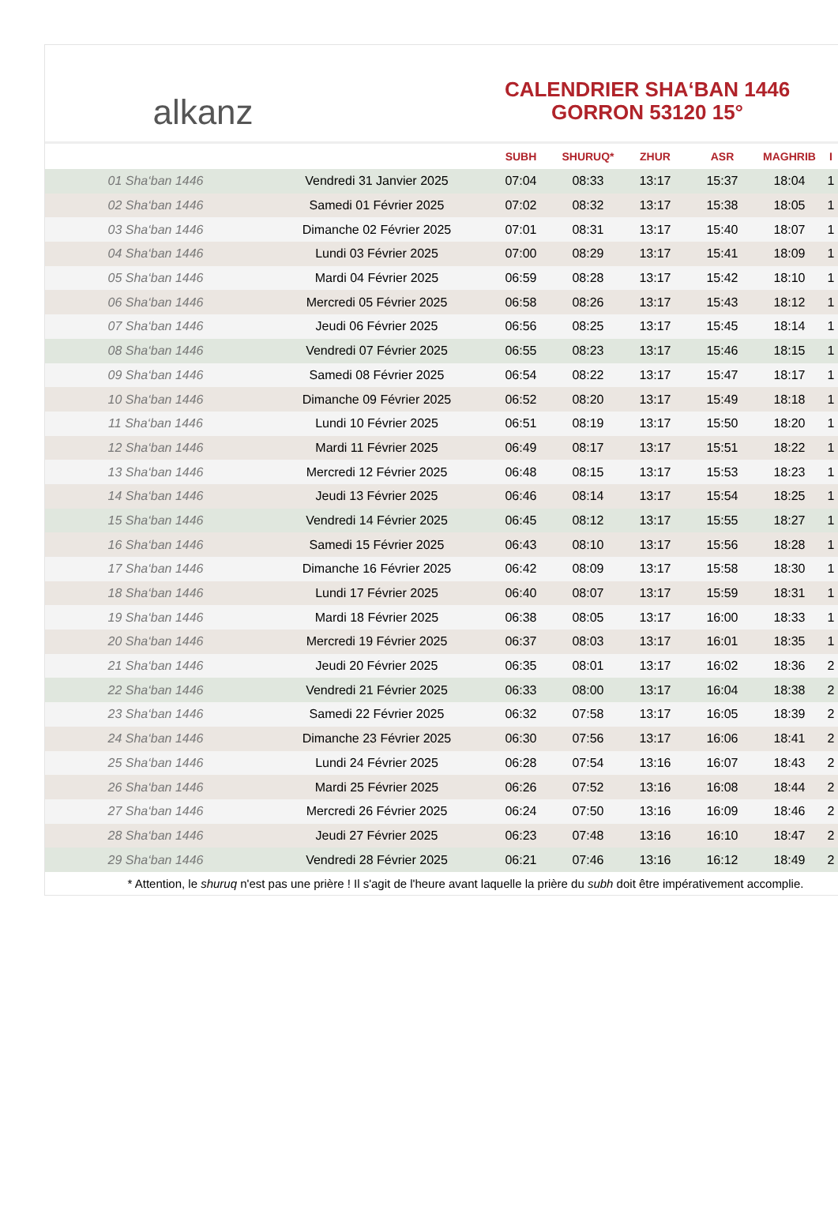alkanz
CALENDRIER SHA‘BAN 1446
GORRON 53120 15°
| | | SUBH | SHURUQ* | ZHUR | ASR | MAGHRIB | I |
| --- | --- | --- | --- | --- | --- | --- | --- |
| 01 Sha‘ban 1446 | Vendredi 31 Janvier 2025 | 07:04 | 08:33 | 13:17 | 15:37 | 18:04 | 1 |
| 02 Sha‘ban 1446 | Samedi 01 Février 2025 | 07:02 | 08:32 | 13:17 | 15:38 | 18:05 | 1 |
| 03 Sha‘ban 1446 | Dimanche 02 Février 2025 | 07:01 | 08:31 | 13:17 | 15:40 | 18:07 | 1 |
| 04 Sha‘ban 1446 | Lundi 03 Février 2025 | 07:00 | 08:29 | 13:17 | 15:41 | 18:09 | 1 |
| 05 Sha‘ban 1446 | Mardi 04 Février 2025 | 06:59 | 08:28 | 13:17 | 15:42 | 18:10 | 1 |
| 06 Sha‘ban 1446 | Mercredi 05 Février 2025 | 06:58 | 08:26 | 13:17 | 15:43 | 18:12 | 1 |
| 07 Sha‘ban 1446 | Jeudi 06 Février 2025 | 06:56 | 08:25 | 13:17 | 15:45 | 18:14 | 1 |
| 08 Sha‘ban 1446 | Vendredi 07 Février 2025 | 06:55 | 08:23 | 13:17 | 15:46 | 18:15 | 1 |
| 09 Sha‘ban 1446 | Samedi 08 Février 2025 | 06:54 | 08:22 | 13:17 | 15:47 | 18:17 | 1 |
| 10 Sha‘ban 1446 | Dimanche 09 Février 2025 | 06:52 | 08:20 | 13:17 | 15:49 | 18:18 | 1 |
| 11 Sha‘ban 1446 | Lundi 10 Février 2025 | 06:51 | 08:19 | 13:17 | 15:50 | 18:20 | 1 |
| 12 Sha‘ban 1446 | Mardi 11 Février 2025 | 06:49 | 08:17 | 13:17 | 15:51 | 18:22 | 1 |
| 13 Sha‘ban 1446 | Mercredi 12 Février 2025 | 06:48 | 08:15 | 13:17 | 15:53 | 18:23 | 1 |
| 14 Sha‘ban 1446 | Jeudi 13 Février 2025 | 06:46 | 08:14 | 13:17 | 15:54 | 18:25 | 1 |
| 15 Sha‘ban 1446 | Vendredi 14 Février 2025 | 06:45 | 08:12 | 13:17 | 15:55 | 18:27 | 1 |
| 16 Sha‘ban 1446 | Samedi 15 Février 2025 | 06:43 | 08:10 | 13:17 | 15:56 | 18:28 | 1 |
| 17 Sha‘ban 1446 | Dimanche 16 Février 2025 | 06:42 | 08:09 | 13:17 | 15:58 | 18:30 | 1 |
| 18 Sha‘ban 1446 | Lundi 17 Février 2025 | 06:40 | 08:07 | 13:17 | 15:59 | 18:31 | 1 |
| 19 Sha‘ban 1446 | Mardi 18 Février 2025 | 06:38 | 08:05 | 13:17 | 16:00 | 18:33 | 1 |
| 20 Sha‘ban 1446 | Mercredi 19 Février 2025 | 06:37 | 08:03 | 13:17 | 16:01 | 18:35 | 1 |
| 21 Sha‘ban 1446 | Jeudi 20 Février 2025 | 06:35 | 08:01 | 13:17 | 16:02 | 18:36 | 2 |
| 22 Sha‘ban 1446 | Vendredi 21 Février 2025 | 06:33 | 08:00 | 13:17 | 16:04 | 18:38 | 2 |
| 23 Sha‘ban 1446 | Samedi 22 Février 2025 | 06:32 | 07:58 | 13:17 | 16:05 | 18:39 | 2 |
| 24 Sha‘ban 1446 | Dimanche 23 Février 2025 | 06:30 | 07:56 | 13:17 | 16:06 | 18:41 | 2 |
| 25 Sha‘ban 1446 | Lundi 24 Février 2025 | 06:28 | 07:54 | 13:16 | 16:07 | 18:43 | 2 |
| 26 Sha‘ban 1446 | Mardi 25 Février 2025 | 06:26 | 07:52 | 13:16 | 16:08 | 18:44 | 2 |
| 27 Sha‘ban 1446 | Mercredi 26 Février 2025 | 06:24 | 07:50 | 13:16 | 16:09 | 18:46 | 2 |
| 28 Sha‘ban 1446 | Jeudi 27 Février 2025 | 06:23 | 07:48 | 13:16 | 16:10 | 18:47 | 2 |
| 29 Sha‘ban 1446 | Vendredi 28 Février 2025 | 06:21 | 07:46 | 13:16 | 16:12 | 18:49 | 2 |
* Attention, le shuruq n'est pas une prière ! Il s'agit de l'heure avant laquelle la prière du subh doit être impérativement accomplie.